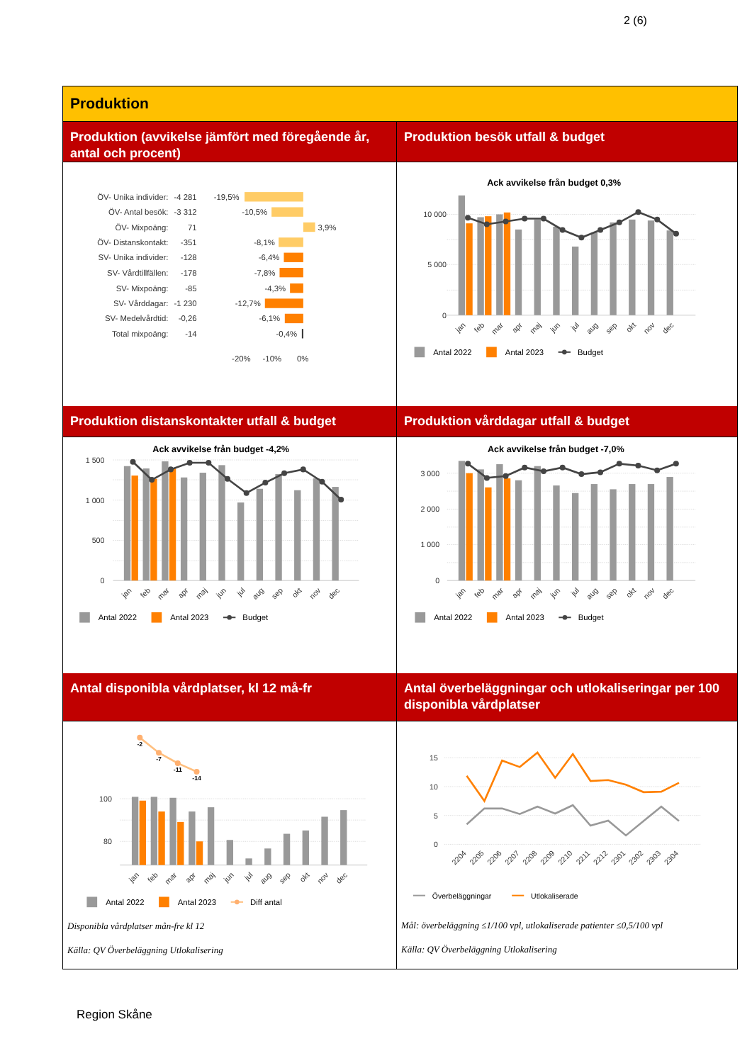2 (6)
Produktion
Produktion (avvikelse jämfört med föregående år, antal och procent)
ÖV- Unika individer:
-4 281
ÖV- Antal besök:
-3 312
ÖV- Mixpoäng:
71
ÖV- Distanskontakt:
-351
SV- Unika individer:
-128
SV- Vårdtillfällen:
-178
SV- Mixpoäng:
-85
SV- Vårddagar:
-1 230
SV- Medelvårdtid:
-0,26
Total mixpoäng:
-14
-19,5%
-10,5%
-8,1%
-6,4%
-7,8%
-4,3%
-12,7%
-6,1%
-0,4%
3,9%
-20%
-10%
0%
Produktion besök utfall & budget
Ack avvikelse från budget 0,3%
10 000
5 000
0
jan
feb
mar
apr
maj
jun
jul
aug
sep
okt
nov
dec
Antal 2022
Antal 2023
Budget
Produktion distanskontakter utfall & budget
Ack avvikelse från budget -4,2%
1 500
1 000
500
0
jan
feb
mar
apr
maj
jun
jul
aug
sep
okt
nov
dec
Antal 2022
Antal 2023
Budget
Produktion vårddagar utfall & budget
Ack avvikelse från budget -7,0%
3 000
2 000
1 000
0
jan
feb
mar
apr
maj
jun
jul
aug
sep
okt
nov
dec
Antal 2022
Antal 2023
Budget
Antal disponibla vårdplatser, kl 12 må-fr
100
80
-2
-7
-11
-14
jan
feb
mar
apr
maj
jun
jul
aug
sep
okt
nov
dec
Antal 2022
Antal 2023
Diff antal
Disponibla vårdplatser mån-fre kl 12
Källa: QV Överbeläggning Utlokalisering
Antal överbeläggningar och utlokaliseringar per 100 disponibla vårdplatser
15
10
5
0
2204
2205
2206
2207
2208
2209
2210
2211
2212
2301
2302
2303
2304
Överbeläggningar
Utlokaliserade
Mål: överbeläggning ≤1/100 vpl, utlokaliserade patienter ≤0,5/100 vpl
Källa: QV Överbeläggning Utlokalisering
Region Skåne